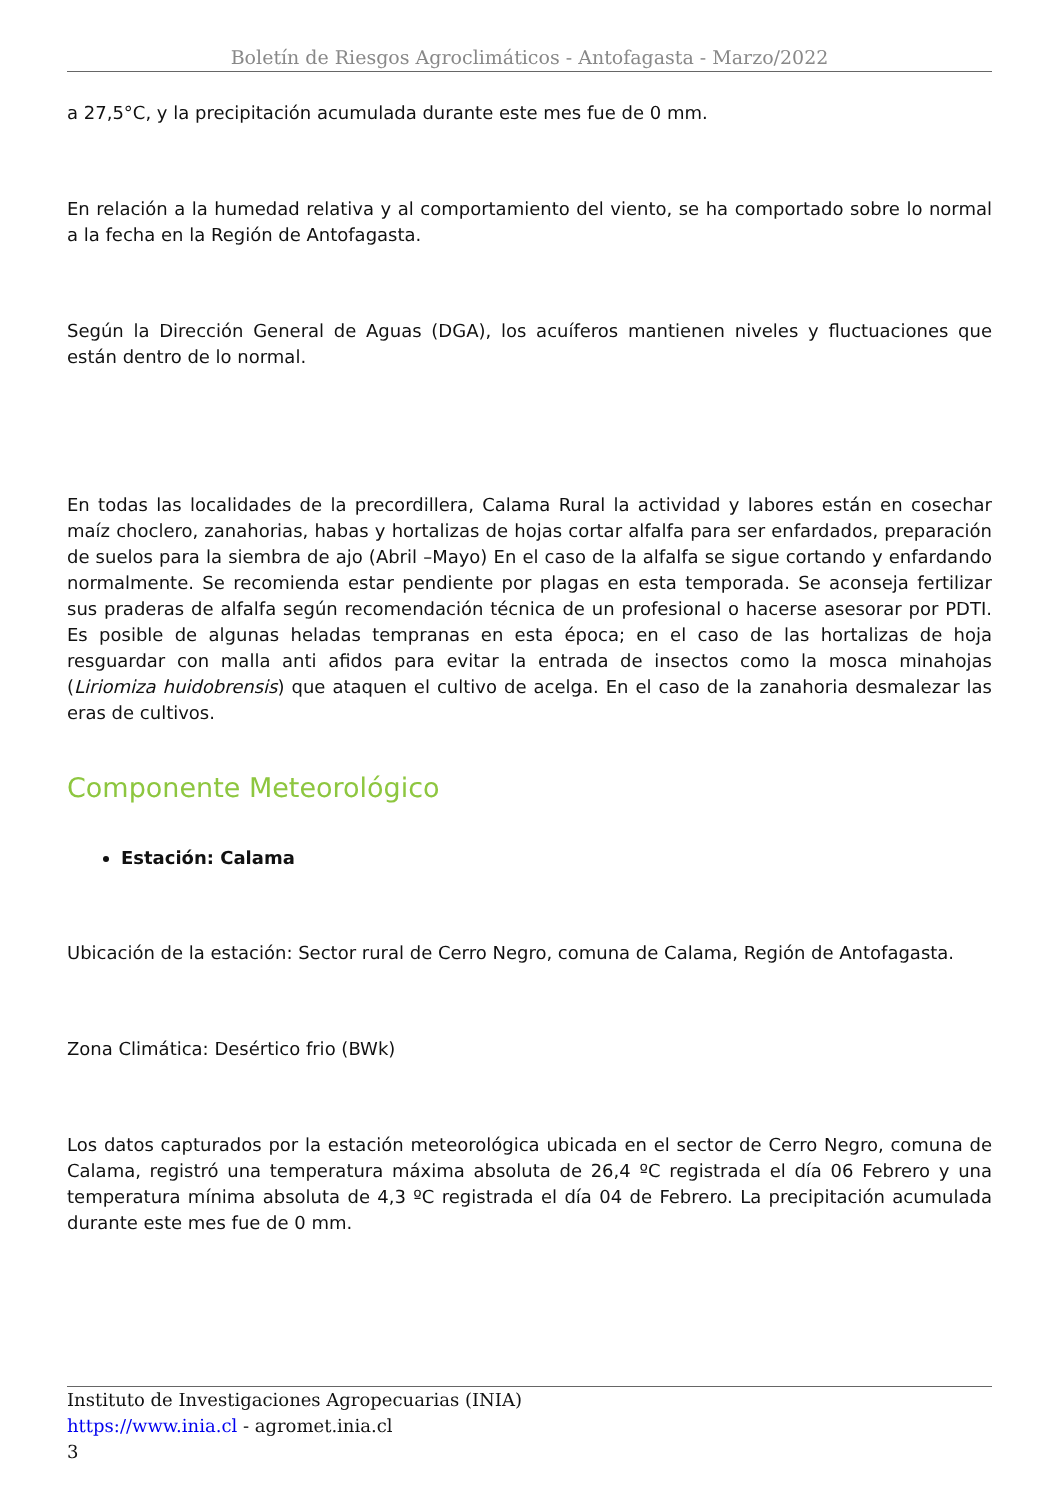Boletín de Riesgos Agroclimáticos - Antofagasta - Marzo/2022
a 27,5°C, y la precipitación acumulada durante este mes fue de 0 mm.
En relación a la humedad relativa y al comportamiento del viento, se ha comportado sobre lo normal a la fecha en la Región de Antofagasta.
Según la Dirección General de Aguas (DGA), los acuíferos mantienen niveles y fluctuaciones que están dentro de lo normal.
En todas las localidades de la precordillera, Calama Rural la actividad y labores están en cosechar maíz choclero, zanahorias, habas y hortalizas de hojas cortar alfalfa para ser enfardados, preparación de suelos para la siembra de ajo (Abril –Mayo) En el caso de la alfalfa se sigue cortando y enfardando normalmente. Se recomienda estar pendiente por plagas en esta temporada. Se aconseja fertilizar sus praderas de alfalfa según recomendación técnica de un profesional o hacerse asesorar por PDTI. Es posible de algunas heladas tempranas en esta época; en el caso de las hortalizas de hoja resguardar con malla anti afidos para evitar la entrada de insectos como la mosca minahojas (Liriomiza huidobrensis) que ataquen el cultivo de acelga. En el caso de la zanahoria desmalezar las eras de cultivos.
Componente Meteorológico
Estación: Calama
Ubicación de la estación: Sector rural de Cerro Negro, comuna de Calama, Región de Antofagasta.
Zona Climática: Desértico frio (BWk)
Los datos capturados por la estación meteorológica ubicada en el sector de Cerro Negro, comuna de Calama, registró una temperatura máxima absoluta de 26,4 ºC registrada el día 06 Febrero y una temperatura mínima absoluta de 4,3 ºC registrada el día 04 de Febrero. La precipitación acumulada durante este mes fue de 0 mm.
Instituto de Investigaciones Agropecuarias (INIA)
https://www.inia.cl - agromet.inia.cl
3